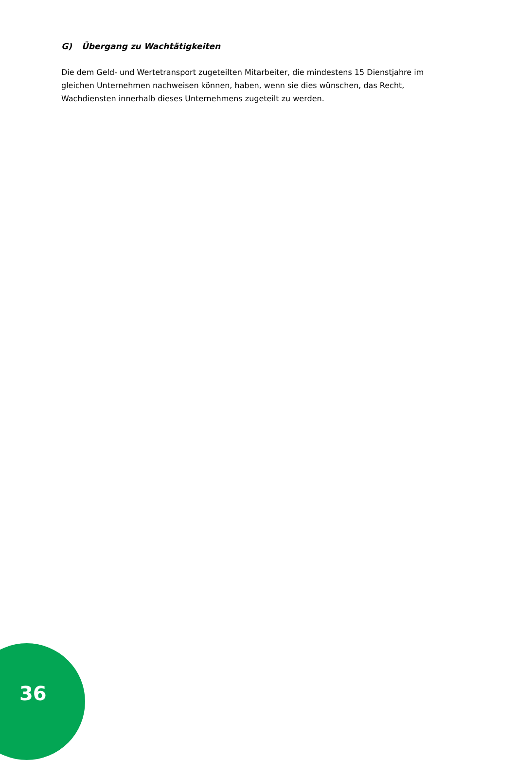G) Übergang zu Wachtätigkeiten
Die dem Geld- und Wertetransport zugeteilten Mitarbeiter, die mindestens 15 Dienstjahre im gleichen Unternehmen nachweisen können, haben, wenn sie dies wünschen, das Recht, Wachdiensten innerhalb dieses Unternehmens zugeteilt zu werden.
36